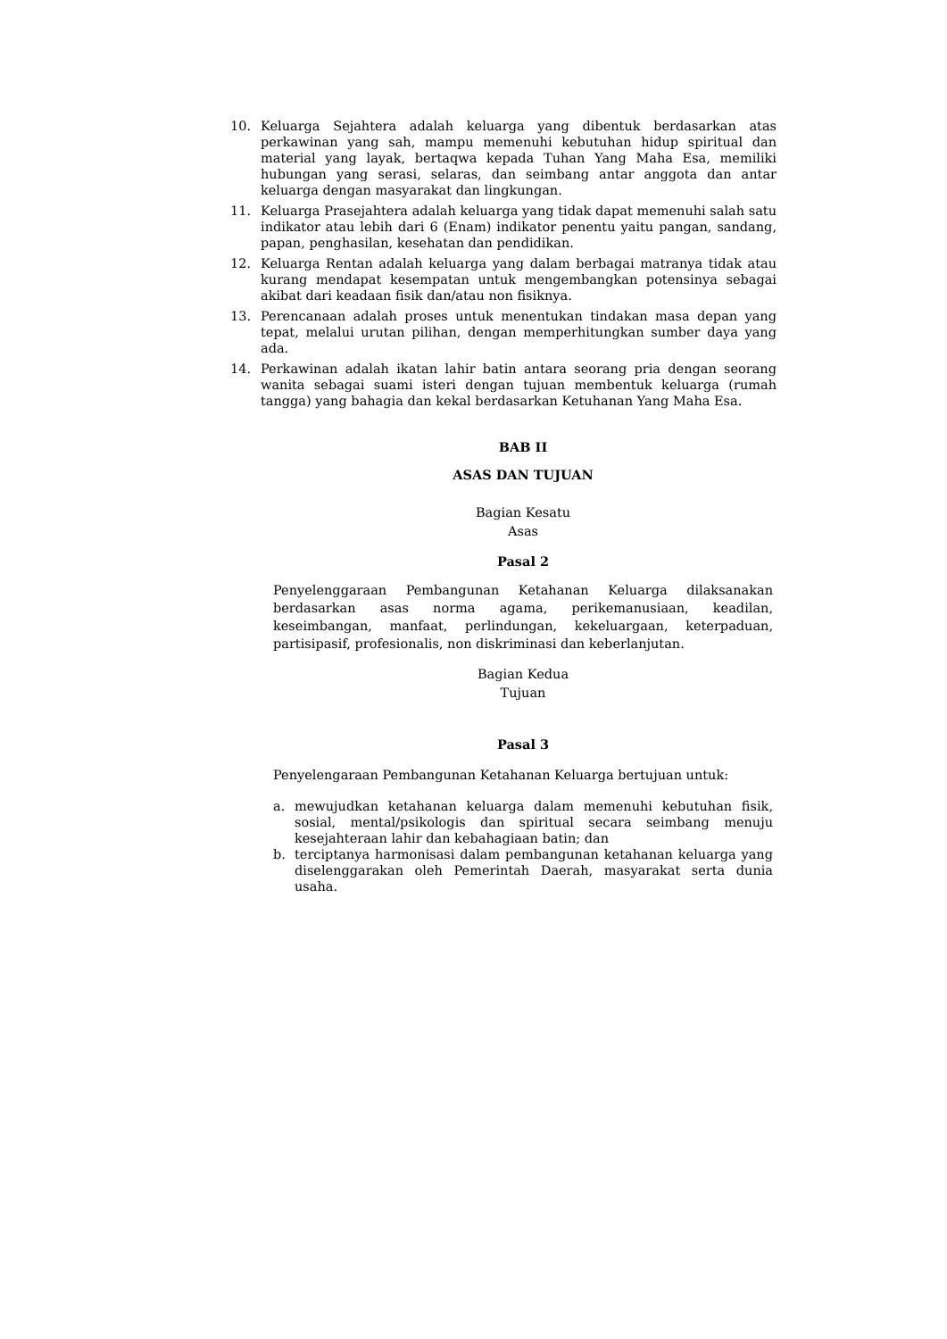10. Keluarga Sejahtera adalah keluarga yang dibentuk berdasarkan atas perkawinan yang sah, mampu memenuhi kebutuhan hidup spiritual dan material yang layak, bertaqwa kepada Tuhan Yang Maha Esa, memiliki hubungan yang serasi, selaras, dan seimbang antar anggota dan antar keluarga dengan masyarakat dan lingkungan.
11. Keluarga Prasejahtera adalah keluarga yang tidak dapat memenuhi salah satu indikator atau lebih dari 6 (Enam) indikator penentu yaitu pangan, sandang, papan, penghasilan, kesehatan dan pendidikan.
12. Keluarga Rentan adalah keluarga yang dalam berbagai matranya tidak atau kurang mendapat kesempatan untuk mengembangkan potensinya sebagai akibat dari keadaan fisik dan/atau non fisiknya.
13. Perencanaan adalah proses untuk menentukan tindakan masa depan yang tepat, melalui urutan pilihan, dengan memperhitungkan sumber daya yang ada.
14. Perkawinan adalah ikatan lahir batin antara seorang pria dengan seorang wanita sebagai suami isteri dengan tujuan membentuk keluarga (rumah tangga) yang bahagia dan kekal berdasarkan Ketuhanan Yang Maha Esa.
BAB II
ASAS DAN TUJUAN
Bagian Kesatu
Asas
Pasal 2
Penyelenggaraan Pembangunan Ketahanan Keluarga dilaksanakan berdasarkan asas norma agama, perikemanusiaan, keadilan, keseimbangan, manfaat, perlindungan, kekeluargaan, keterpaduan, partisipasif, profesionalis, non diskriminasi dan keberlanjutan.
Bagian Kedua
Tujuan
Pasal 3
Penyelengaraan Pembangunan Ketahanan Keluarga bertujuan untuk:
a. mewujudkan ketahanan keluarga dalam memenuhi kebutuhan fisik, sosial, mental/psikologis dan spiritual secara seimbang menuju kesejahteraan lahir dan kebahagiaan batin; dan
b. terciptanya harmonisasi dalam pembangunan ketahanan keluarga yang diselenggarakan oleh Pemerintah Daerah, masyarakat serta dunia usaha.